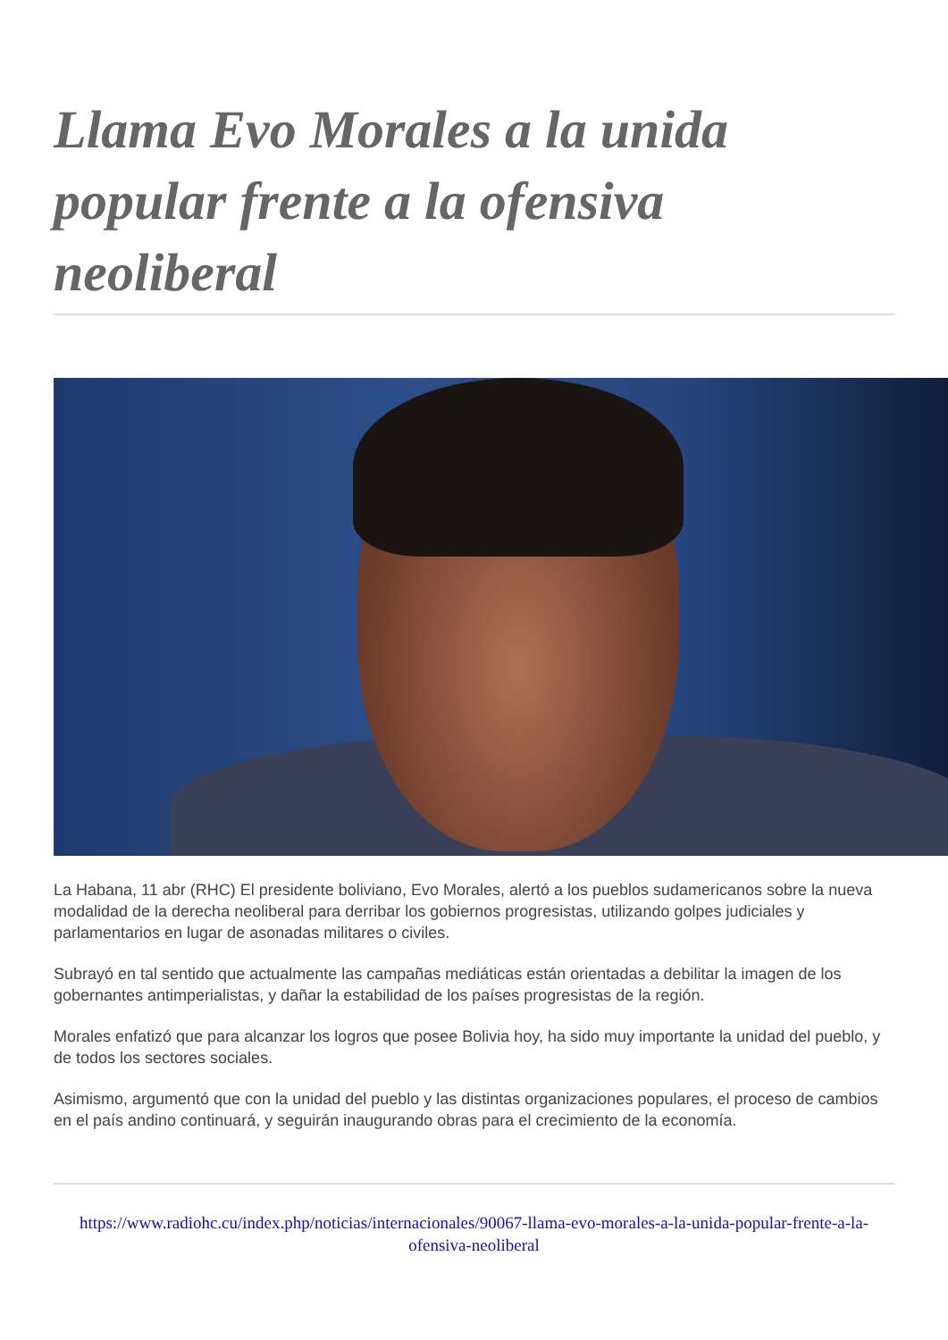Llama Evo Morales a la unida popular frente a la ofensiva neoliberal
La Habana, 11 abr (RHC) El presidente boliviano, Evo Morales, alertó a los pueblos sudamericanos sobre la nueva modalidad de la derecha neoliberal para derribar los gobiernos progresistas, utilizando golpes judiciales y parlamentarios en lugar de asonadas militares o civiles.
Subrayó en tal sentido que actualmente las campañas mediáticas están orientadas a debilitar la imagen de los gobernantes antimperialistas, y dañar la estabilidad de los países progresistas de la región.
Morales enfatizó que para alcanzar los logros que posee Bolivia hoy, ha sido muy importante la unidad del pueblo, y de todos los sectores sociales.
Asimismo, argumentó que con la unidad del pueblo y las distintas organizaciones populares, el proceso de cambios en el país andino continuará, y seguirán inaugurando obras para el crecimiento de la economía.
https://www.radiohc.cu/index.php/noticias/internacionales/90067-llama-evo-morales-a-la-unida-popular-frente-a-la-ofensiva-neoliberal